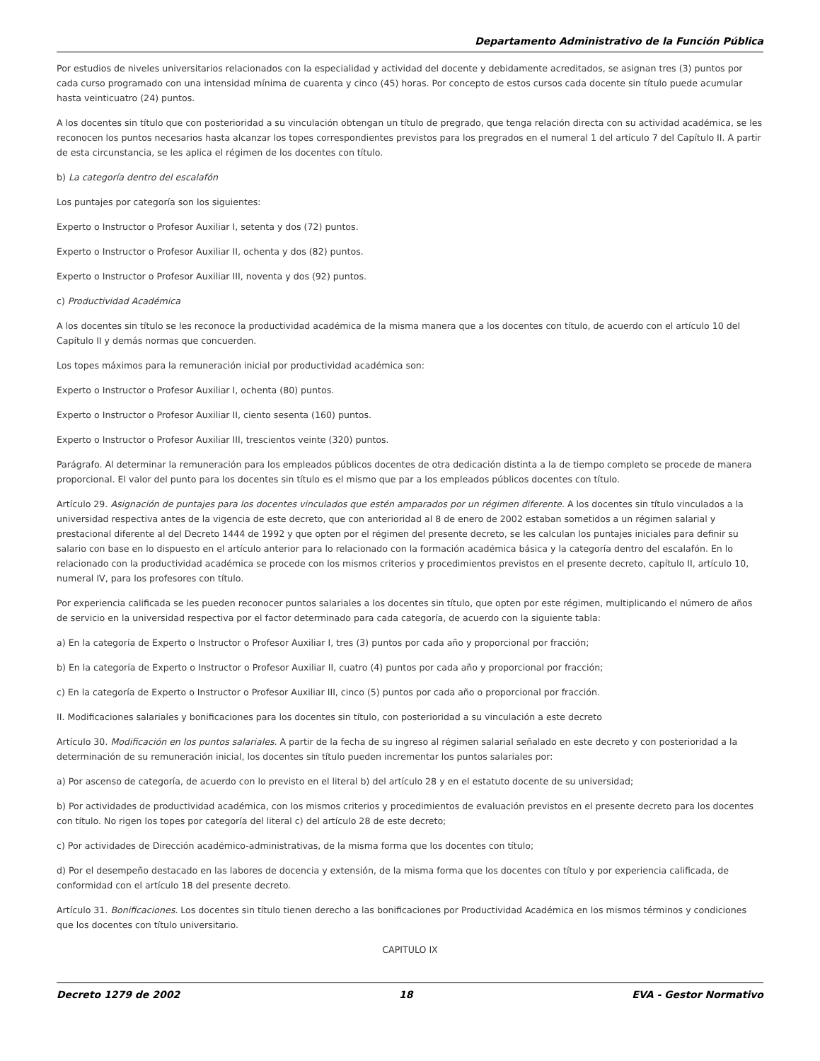Departamento Administrativo de la Función Pública
Por estudios de niveles universitarios relacionados con la especialidad y actividad del docente y debidamente acreditados, se asignan tres (3) puntos por cada curso programado con una intensidad mínima de cuarenta y cinco (45) horas. Por concepto de estos cursos cada docente sin título puede acumular hasta veinticuatro (24) puntos.
A los docentes sin título que con posterioridad a su vinculación obtengan un título de pregrado, que tenga relación directa con su actividad académica, se les reconocen los puntos necesarios hasta alcanzar los topes correspondientes previstos para los pregrados en el numeral 1 del artículo 7 del Capítulo II. A partir de esta circunstancia, se les aplica el régimen de los docentes con título.
b) La categoría dentro del escalafón
Los puntajes por categoría son los siguientes:
Experto o Instructor o Profesor Auxiliar I, setenta y dos (72) puntos.
Experto o Instructor o Profesor Auxiliar II, ochenta y dos (82) puntos.
Experto o Instructor o Profesor Auxiliar III, noventa y dos (92) puntos.
c) Productividad Académica
A los docentes sin título se les reconoce la productividad académica de la misma manera que a los docentes con título, de acuerdo con el artículo 10 del Capítulo II y demás normas que concuerden.
Los topes máximos para la remuneración inicial por productividad académica son:
Experto o Instructor o Profesor Auxiliar I, ochenta (80) puntos.
Experto o Instructor o Profesor Auxiliar II, ciento sesenta (160) puntos.
Experto o Instructor o Profesor Auxiliar III, trescientos veinte (320) puntos.
Parágrafo. Al determinar la remuneración para los empleados públicos docentes de otra dedicación distinta a la de tiempo completo se procede de manera proporcional. El valor del punto para los docentes sin título es el mismo que par a los empleados públicos docentes con título.
Artículo 29. Asignación de puntajes para los docentes vinculados que estén amparados por un régimen diferente. A los docentes sin título vinculados a la universidad respectiva antes de la vigencia de este decreto, que con anterioridad al 8 de enero de 2002 estaban sometidos a un régimen salarial y prestacional diferente al del Decreto 1444 de 1992 y que opten por el régimen del presente decreto, se les calculan los puntajes iniciales para definir su salario con base en lo dispuesto en el artículo anterior para lo relacionado con la formación académica básica y la categoría dentro del escalafón. En lo relacionado con la productividad académica se procede con los mismos criterios y procedimientos previstos en el presente decreto, capítulo II, artículo 10, numeral IV, para los profesores con título.
Por experiencia calificada se les pueden reconocer puntos salariales a los docentes sin título, que opten por este régimen, multiplicando el número de años de servicio en la universidad respectiva por el factor determinado para cada categoría, de acuerdo con la siguiente tabla:
a) En la categoría de Experto o Instructor o Profesor Auxiliar I, tres (3) puntos por cada año y proporcional por fracción;
b) En la categoría de Experto o Instructor o Profesor Auxiliar II, cuatro (4) puntos por cada año y proporcional por fracción;
c) En la categoría de Experto o Instructor o Profesor Auxiliar III, cinco (5) puntos por cada año o proporcional por fracción.
II. Modificaciones salariales y bonificaciones para los docentes sin título, con posterioridad a su vinculación a este decreto
Artículo 30. Modificación en los puntos salariales. A partir de la fecha de su ingreso al régimen salarial señalado en este decreto y con posterioridad a la determinación de su remuneración inicial, los docentes sin título pueden incrementar los puntos salariales por:
a) Por ascenso de categoría, de acuerdo con lo previsto en el literal b) del artículo 28 y en el estatuto docente de su universidad;
b) Por actividades de productividad académica, con los mismos criterios y procedimientos de evaluación previstos en el presente decreto para los docentes con título. No rigen los topes por categoría del literal c) del artículo 28 de este decreto;
c) Por actividades de Dirección académico-administrativas, de la misma forma que los docentes con título;
d) Por el desempeño destacado en las labores de docencia y extensión, de la misma forma que los docentes con título y por experiencia calificada, de conformidad con el artículo 18 del presente decreto.
Artículo 31. Bonificaciones. Los docentes sin título tienen derecho a las bonificaciones por Productividad Académica en los mismos términos y condiciones que los docentes con título universitario.
CAPITULO IX
Decreto 1279 de 2002 18 EVA - Gestor Normativo